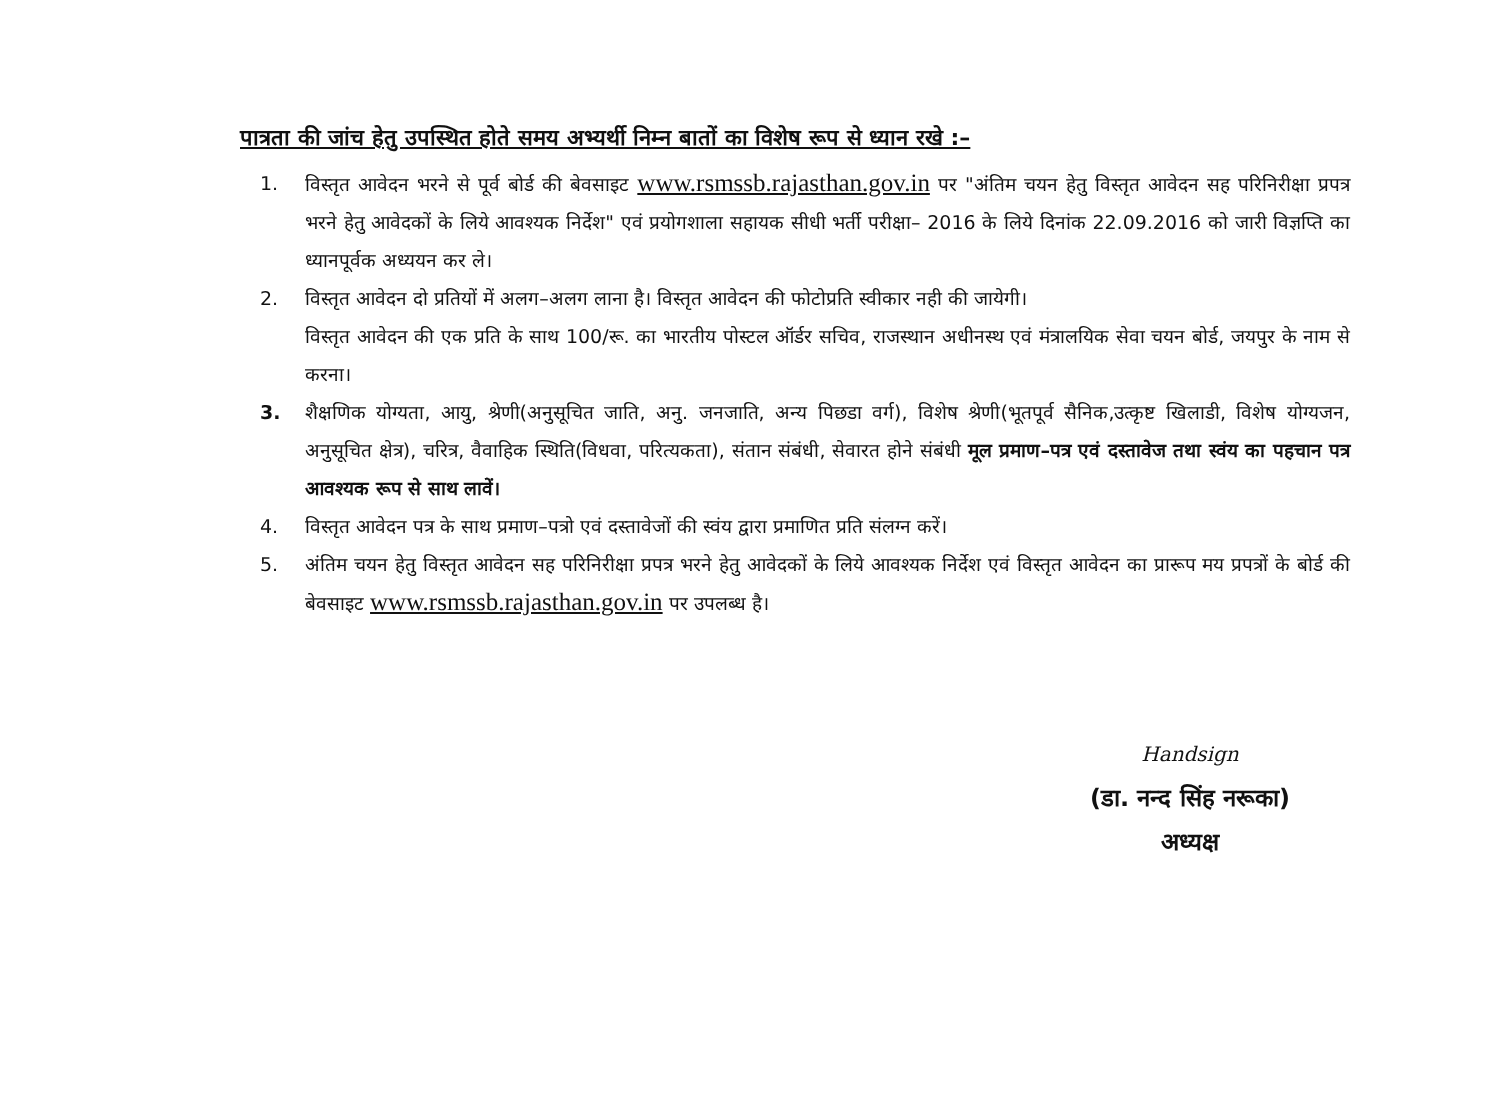पात्रता की जांच हेतु उपस्थित होते समय अभ्यर्थी निम्न बातों का विशेष रूप से ध्यान रखे :–
1. विस्तृत आवेदन भरने से पूर्व बोर्ड की बेवसाइट www.rsmssb.rajasthan.gov.in पर "अंतिम चयन हेतु विस्तृत आवेदन सह परिनिरीक्षा प्रपत्र भरने हेतु आवेदकों के लिये आवश्यक निर्देश" एवं प्रयोगशाला सहायक सीधी भर्ती परीक्षा– 2016 के लिये दिनांक 22.09.2016 को जारी विज्ञप्ति का ध्यानपूर्वक अध्ययन कर ले।
2. विस्तृत आवेदन दो प्रतियों में अलग–अलग लाना है। विस्तृत आवेदन की फोटोप्रति स्वीकार नही की जायेगी।
विस्तृत आवेदन की एक प्रति के साथ 100/रू. का भारतीय पोस्टल ऑर्डर सचिव, राजस्थान अधीनस्थ एवं मंत्रालयिक सेवा चयन बोर्ड, जयपुर के नाम से करना।
3. शैक्षणिक योग्यता, आयु, श्रेणी(अनुसूचित जाति, अनु. जनजाति, अन्य पिछडा वर्ग), विशेष श्रेणी(भूतपूर्व सैनिक,उत्कृष्ट खिलाडी, विशेष योग्यजन, अनुसूचित क्षेत्र), चरित्र, वैवाहिक स्थिति(विधवा, परित्यकता), संतान संबंधी, सेवारत होने संबंधी मूल प्रमाण–पत्र एवं दस्तावेज तथा स्वंय का पहचान पत्र आवश्यक रूप से साथ लावें।
4. विस्तृत आवेदन पत्र के साथ प्रमाण–पत्रो एवं दस्तावेजों की स्वंय द्वारा प्रमाणित प्रति संलग्न करें।
5. अंतिम चयन हेतु विस्तृत आवेदन सह परिनिरीक्षा प्रपत्र भरने हेतु आवेदकों के लिये आवश्यक निर्देश एवं विस्तृत आवेदन का प्रारूप मय प्रपत्रों के बोर्ड की बेवसाइट www.rsmssb.rajasthan.gov.in पर उपलब्ध है।
Handsign
(डा. नन्द सिंह नरूका)
अध्यक्ष